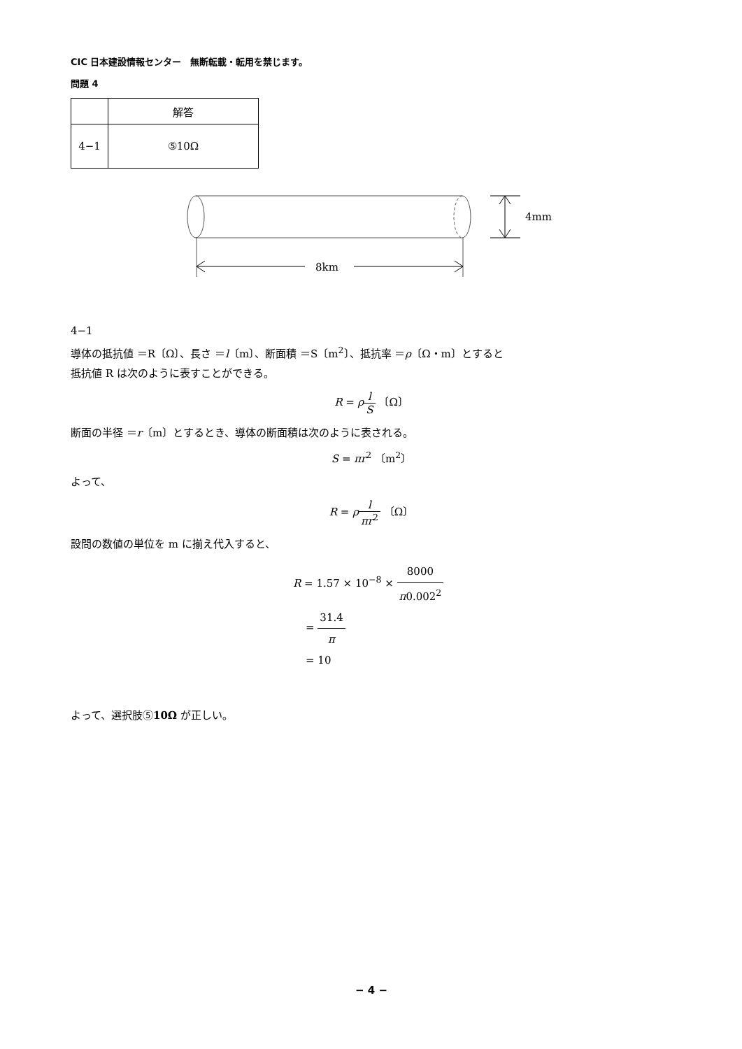CIC 日本建設情報センター　無断転載・転用を禁じます。
問題 4
| | 解答 |
| 4−1 | ⑤10Ω |
8km
4mm
4−1
導体の抵抗値 ＝R〔Ω〕、長さ ＝l〔m〕、断面積 ＝S〔m<sup>2</sup>〕、抵抗率 ＝ρ〔Ω・m〕とすると
抵抗値 R は次のように表すことができる。
R = ρl S 〔Ω〕
断面の半径 ＝r〔m〕とするとき、導体の断面積は次のように表される。
S = πr<sup>2</sup> 〔m<sup>2</sup>〕
よって、
R = ρl πr<sup>2</sup> 〔Ω〕
設問の数値の単位を m に揃え代入すると、
R = 1.57 × 10<sup>−8</sup> × 8000 π0.002<sup>2</sup>
= 31.4 π
= 10
よって、選択肢⑤10Ω が正しい。
− 4 −